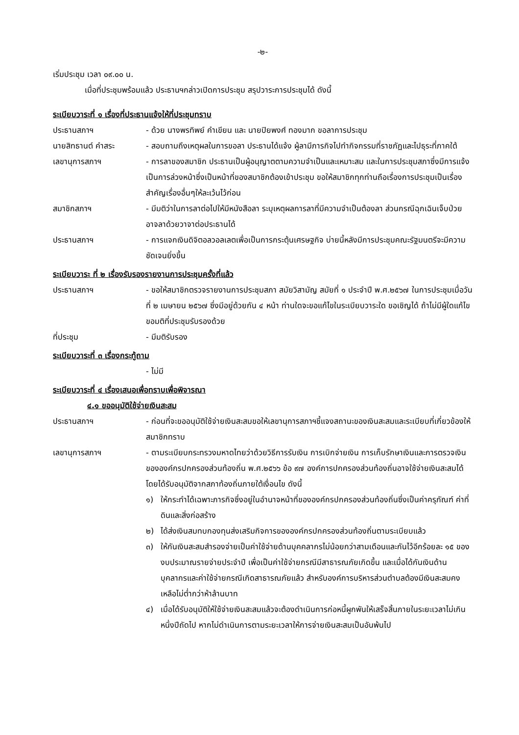-๒-
เริ่มประชุม เวลา ๐๙.๐๐ น.
เมื่อที่ประชุมพร้อมแล้ว ประธานฯกล่าวเปิดการประชุม สรุปวาระการประชุมได้ ดังนี้
ระเบียบวาระที่ ๑ เรื่องที่ประธานแจ้งให้ที่ประชุมทราบ
ประธานสภาฯ - ด้วย นางพรทิพย์ คำเขียน และ นายปิยพงศ์ ทองมาก ขอลาการประชุม
นายสิทธานต์ คำสระ - สอบถามถึงเหตุผลในการขอลา ประธานได้แจ้ง ผู้ลามีภารกิจไปทำกิจกรรมที่ราชภัฏและไปธุระที่ภาคใต้
เลขานุการสภาฯ - การลาของสมาชิก ประธานเป็นผู้อนุญาตตามความจำเป็นและเหมาะสม และในการประชุมสภาซึ่งมีการแจ้งเป็นการล่วงหน้าซึ่งเป็นหน้าที่ของสมาชิกต้องเข้าประชุม ขอให้สมาชิกทุกท่านถือเรื่องการประชุมเป็นเรื่องสำคัญเรื่องอื่นๆให้ละเว้นไว้ก่อน
สมาชิกสภาฯ - มีมติว่าในการลาต่อไปให้มีหนังสือลา ระบุเหตุผลการลาที่มีความจำเป็นต้องลา ส่วนกรณีฉุกเฉินเจ็บป่วยอาจลาด้วยวาจาต่อประธานได้
ประธานสภาฯ - การแจกเงินดิจิตอลวอลเลตเพื่อเป็นการกระตุ้นเศรษฐกิจ บ่ายนี้หลังมีการประชุมคณะรัฐมนตรีจะมีความชัดเจนยิ่งขึ้น
ระเบียบวาระ ที่ ๒ เรื่องรับรองรายงานการประชุมครั้งที่แล้ว
ประธานสภาฯ - ขอให้สมาชิกตรวจรายงานการประชุมสภา สมัยวิสามัญ สมัยที่ ๑ ประจำปี พ.ศ.๒๕๖๗ ในการประชุมเมื่อวันที่ ๒ เมษายน ๒๕๖๗ ซึ่งมีอยู่ด้วยกัน ๔ หน้า ท่านใดจะขอแก้ไขในระเบียบวาระใด ขอเชิญได้ ถ้าไม่มีผู้ใดแก้ไข ขอมติที่ประชุมรับรองด้วย
ที่ประชุม - มีมติรับรอง
ระเบียบวาระที่ ๓ เรื่องกระทู้ถาม
- ไม่มี
ระเบียบวาระที่ ๔ เรื่องเสนอเพื่อทราบเพื่อพิจารณา
๔.๑ ขออนุมัติใช้จ่ายเงินสะสม
ประธานสภาฯ - ก่อนที่จะขออนุมัติใช้จ่ายเงินสะสมขอให้เลขานุการสภาฯชี้แจงสถานะของเงินสะสมและระเบียบที่เกี่ยวข้องให้สมาชิกทราบ
เลขานุการสภาฯ - ตามระเบียบกระทรวงมหาดไทยว่าด้วยวิธีการรับเงิน การเบิกจ่ายเงิน การเก็บรักษาเงินและการตรวจเงินขององค์กรปกครองส่วนท้องถิ่น พ.ศ.๒๕๖๖ ข้อ ๙๗ องค์การปกครองส่วนท้องถิ่นอาจใช้จ่ายเงินสะสมได้ โดยได้รับอนุมัติจากสภาท้องถิ่นภายใต้เงื่อนไข ดังนี้
๑) ให้กระทำได้เฉพาะภารกิจซึ่งอยู่ในอำนาจหน้าที่ขององค์กรปกครองส่วนท้องถิ่นซึ่งเป็นค่าครุภัณฑ์ ค่าที่ดินและสิ่งก่อสร้าง
๒) ได้ส่งเงินสมทบกองทุนส่งเสริมกิจการขององค์กรปกครองส่วนท้องถิ่นตามระเบียบแล้ว
๓) ให้กันเงินสะสมสำรองจ่ายเป็นค่าใช้จ่ายด้านบุคคลากรไม่น้อยกว่าสามเดือนและกันไว้อีกร้อยละ ๑๕ ของงบประมาณรายจ่ายประจำปี เพื่อเป็นค่าใช้จ่ายกรณีมีสาธารณภัยเกิดขึ้น และเมื่อได้กันเงินด้านบุคลากรและค่าใช้จ่ายกรณีเกิดสาธารณภัยแล้ว สำหรับองค์การบริหารส่วนตำบลต้องมีเงินสะสมคงเหลือไม่ต่ำกว่าห้าล้านบาท
๔) เมื่อได้รับอนุมัติให้ใช้จ่ายเงินสะสมแล้วจะต้องดำเนินการก่อหนี้ผูกพันให้เสร็จสิ้นภายในระยะเวลาไม่เกินหนึ่งปีถัดไป หากไม่ดำเนินการตามระยะเวลาให้การจ่ายเงินสะสมเป็นอันพ้นไป